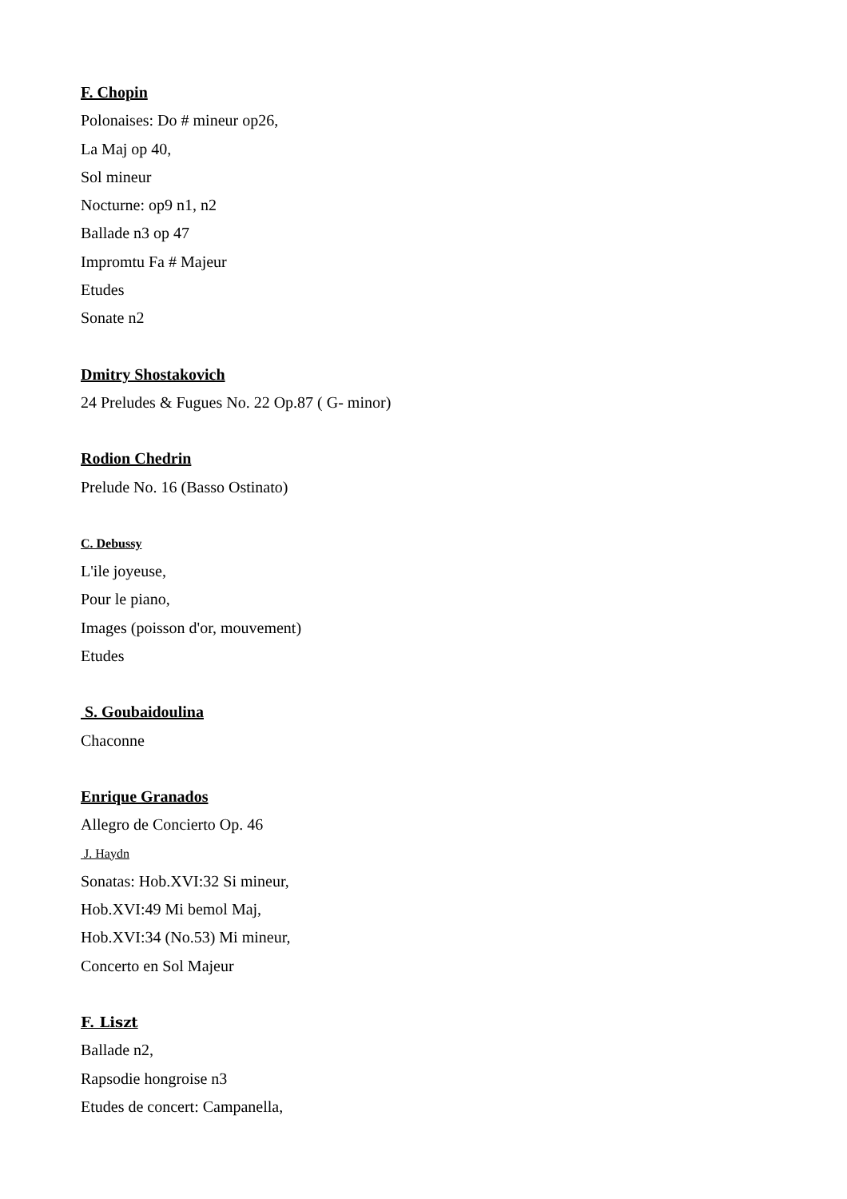F. Chopin
Polonaises: Do # mineur op26,
La Maj op 40,
Sol mineur
Nocturne: op9 n1, n2
Ballade n3 op 47
Impromtu Fa # Majeur
Etudes
Sonate n2
Dmitry Shostakovich
24 Preludes & Fugues No. 22 Op.87 ( G- minor)
Rodion Chedrin
Prelude No. 16 (Basso Ostinato)
C. Debussy
L'ile joyeuse,
Pour le piano,
Images (poisson d'or, mouvement)
Etudes
S. Goubaidoulina
Chaconne
Enrique Granados
Allegro de Concierto Op. 46
J. Haydn
Sonatas: Hob.XVI:32 Si mineur,
Hob.XVI:49 Mi bemol Maj,
Hob.XVI:34 (No.53) Mi mineur,
Concerto en Sol Majeur
F. Liszt
Ballade n2,
Rapsodie hongroise n3
Etudes de concert: Campanella,